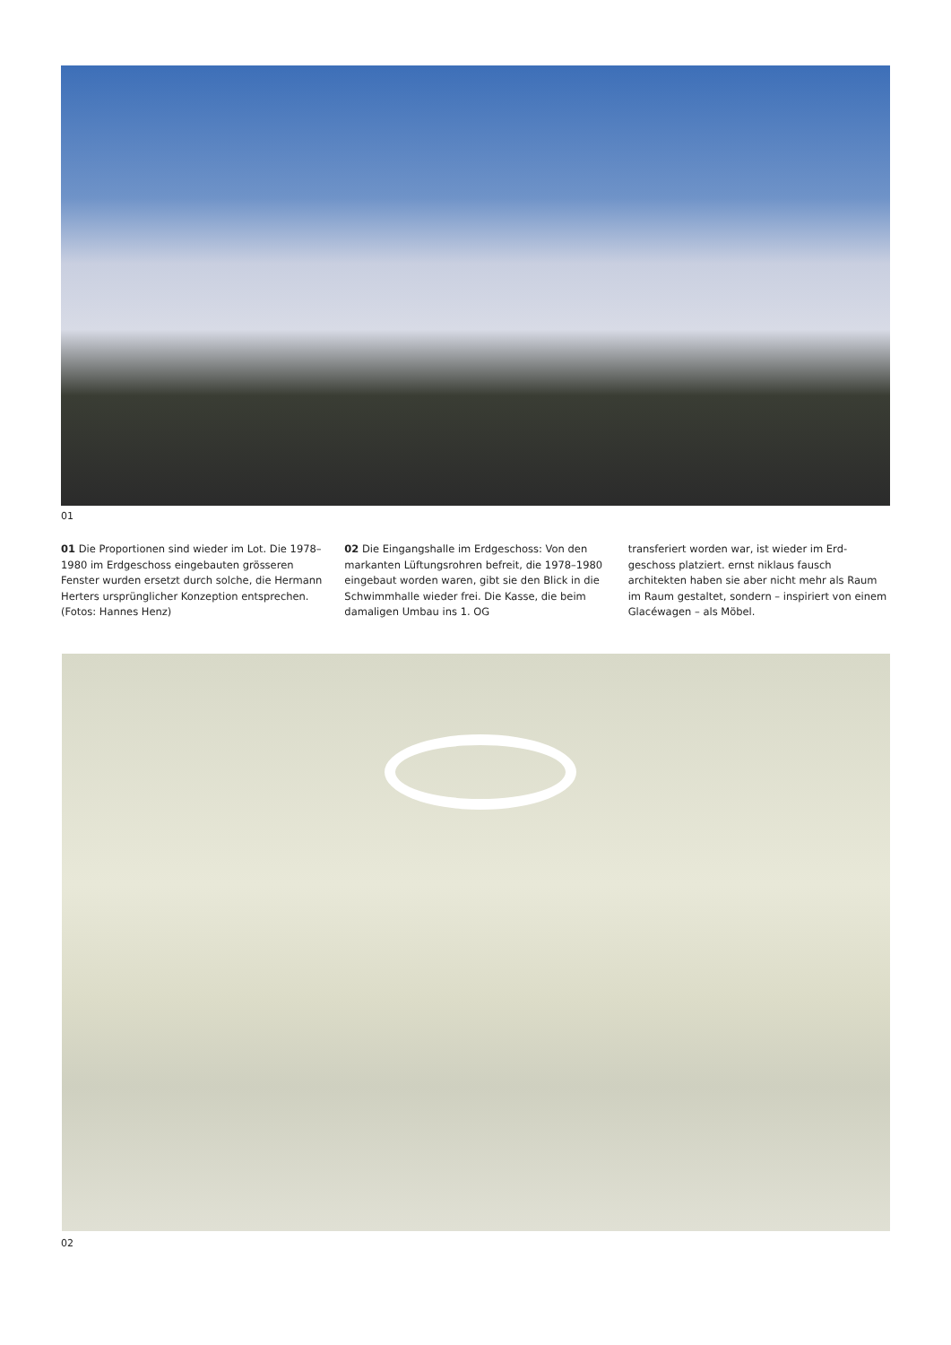01
01 Die Proportionen sind wieder im Lot. Die 1978–1980 im Erdgeschoss eingebauten grös­seren Fenster wurden ersetzt durch solche, die Hermann Herters ursprünglicher Kon­zeption entsprechen. (Fotos: Hannes Henz)
02 Die Eingangshalle im Erdgeschoss: Von den markanten Lüftungsrohren befreit, die 1978–1980 eingebaut worden waren, gibt sie den Blick in die Schwimmhalle wieder frei. Die Kasse, die beim damaligen Umbau ins 1. OG
transferiert worden war, ist wieder im Erd­geschoss platziert. ernst niklaus fausch architekten haben sie aber nicht mehr als Raum im Raum gestaltet, sondern – inspiriert von einem Glacéwagen – als Möbel.
02